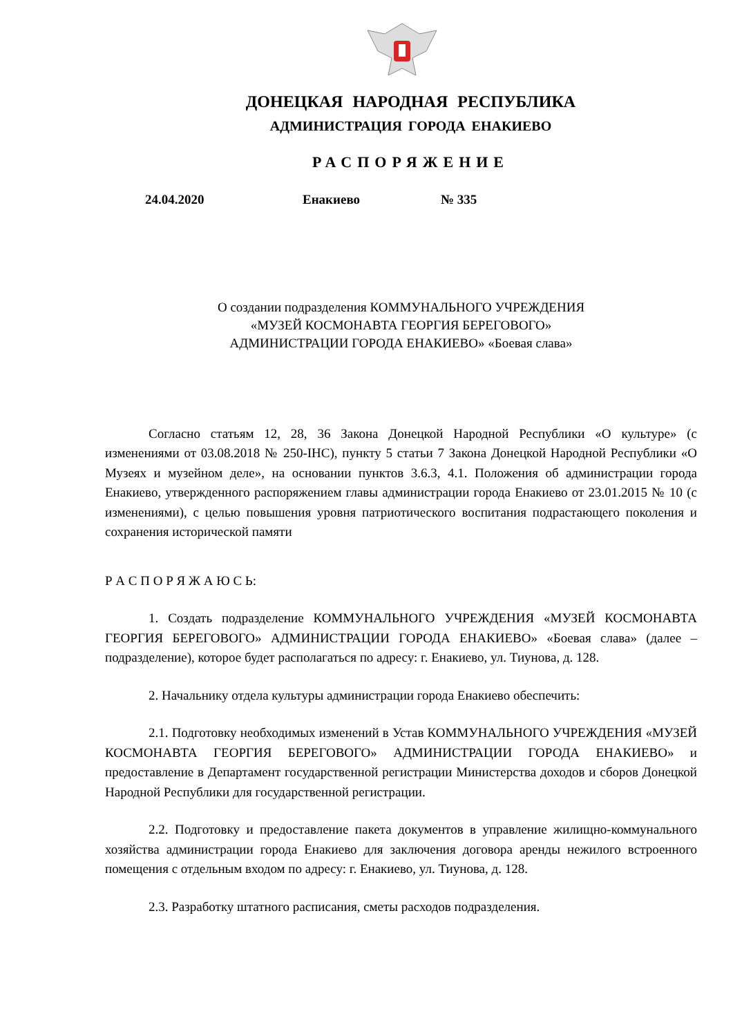ДОНЕЦКАЯ НАРОДНАЯ РЕСПУБЛИКА
АДМИНИСТРАЦИЯ ГОРОДА ЕНАКИЕВО
РАСПОРЯЖЕНИЕ
24.04.2020 Енакиево № 335
О создании подразделения КОММУНАЛЬНОГО УЧРЕЖДЕНИЯ
«МУЗЕЙ КОСМОНАВТА ГЕОРГИЯ БЕРЕГОВОГО»
АДМИНИСТРАЦИИ ГОРОДА ЕНАКИЕВО» «Боевая слава»
Согласно статьям 12, 28, 36 Закона Донецкой Народной Республики «О культуре» (с изменениями от 03.08.2018 № 250-IНС), пункту 5 статьи 7 Закона Донецкой Народной Республики «О Музеях и музейном деле», на основании пунктов 3.6.3, 4.1. Положения об администрации города Енакиево, утвержденного распоряжением главы администрации города Енакиево от 23.01.2015 № 10 (с изменениями), с целью повышения уровня патриотического воспитания подрастающего поколения и сохранения исторической памяти
Р А С П О Р Я Ж А Ю С Ь:
1. Создать подразделение КОММУНАЛЬНОГО УЧРЕЖДЕНИЯ «МУЗЕЙ КОСМОНАВТА ГЕОРГИЯ БЕРЕГОВОГО» АДМИНИСТРАЦИИ ГОРОДА ЕНАКИЕВО» «Боевая слава» (далее – подразделение), которое будет располагаться по адресу: г. Енакиево, ул. Тиунова, д. 128.
2. Начальнику отдела культуры администрации города Енакиево обеспечить:
2.1. Подготовку необходимых изменений в Устав КОММУНАЛЬНОГО УЧРЕЖДЕНИЯ «МУЗЕЙ КОСМОНАВТА ГЕОРГИЯ БЕРЕГОВОГО» АДМИНИСТРАЦИИ ГОРОДА ЕНАКИЕВО» и предоставление в Департамент государственной регистрации Министерства доходов и сборов Донецкой Народной Республики для государственной регистрации.
2.2. Подготовку и предоставление пакета документов в управление жилищно-коммунального хозяйства администрации города Енакиево для заключения договора аренды нежилого встроенного помещения с отдельным входом по адресу: г. Енакиево, ул. Тиунова, д. 128.
2.3. Разработку штатного расписания, сметы расходов подразделения.